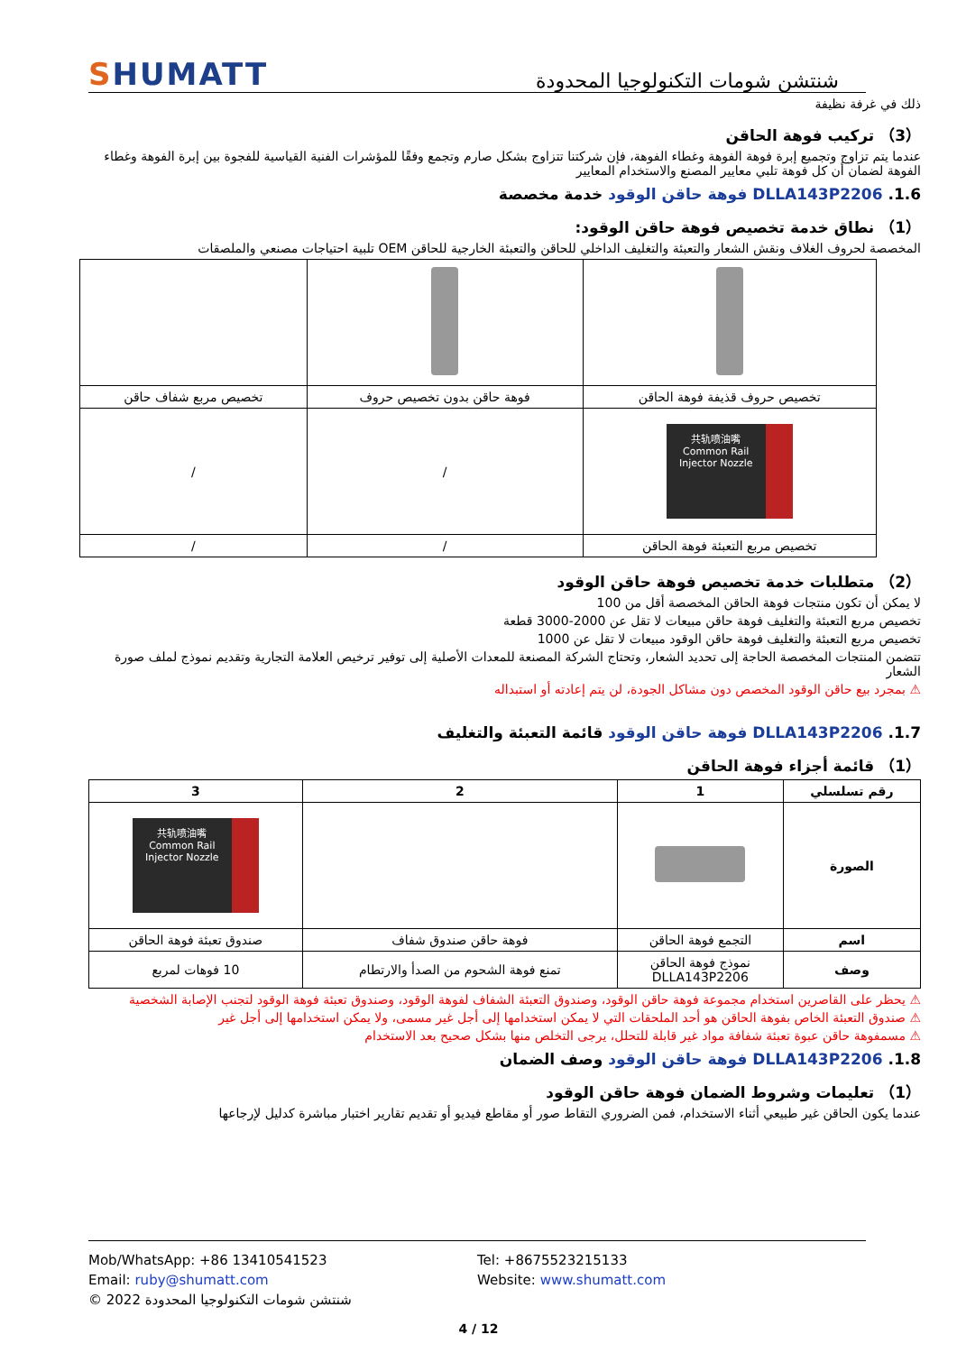SHUMATT
شنتشن شومات التكنولوجيا المحدودة
ذلك في غرفة نظيفة
（3） تركيب فوهة الحاقن
عندما يتم تزاوج وتجميع إبرة فوهة الفوهة وغطاء الفوهة، فإن شركتنا تتزاوج بشكل صارم وتجمع وفقًا للمؤشرات الفنية القياسية للفجوة بين إبرة الفوهة وغطاء الفوهة لضمان أن كل فوهة تلبي معايير المصنع والاستخدام المعايير
1.6. DLLA143P2206 فوهة حاقن الوقود خدمة مخصصة
（1） نطاق خدمة تخصيص فوهة حاقن الوقود:
المخصصة لحروف الغلاف ونقش الشعار والتعبئة والتغليف الداخلي للحاقن والتعبئة الخارجية للحاقن OEM تلبية احتياجات مصنعي والملصقات
| تخصيص حروف قذيفة فوهة الحاقن | فوهة حاقن بدون تخصيص حروف | تخصيص مربع شفاف حاقن |
| 共轨喷油嘴 Common Rail Injector Nozzle | / | / |
| تخصيص مربع التعبئة فوهة الحاقن | / | / |
（2） متطلبات خدمة تخصيص فوهة حاقن الوقود
لا يمكن أن تكون منتجات فوهة الحاقن المخصصة أقل من 100
تخصيص مربع التعبئة والتغليف فوهة حاقن مبيعات لا تقل عن 2000-3000 قطعة
تخصيص مربع التعبئة والتغليف فوهة حاقن الوقود مبيعات لا تقل عن 1000
تتضمن المنتجات المخصصة الحاجة إلى تحديد الشعار، وتحتاج الشركة المصنعة للمعدات الأصلية إلى توفير ترخيص العلامة التجارية وتقديم نموذج لملف صورة الشعار
⚠ بمجرد بيع حاقن الوقود المخصص دون مشاكل الجودة، لن يتم إعادته أو استبداله
1.7. DLLA143P2206 فوهة حاقن الوقود قائمة التعبئة والتغليف
（1） قائمة أجزاء فوهة الحاقن
| رقم تسلسلي | 1 | 2 | 3 |
| --- | --- | --- | --- |
| الصورة | | | 共轨喷油嘴 Common Rail Injector Nozzle |
| اسم | التجمع فوهة الحاقن | فوهة حاقن صندوق شفاف | صندوق تعبئة فوهة الحاقن |
| وصف | نموذج فوهة الحاقن DLLA143P2206 | تمنع فوهة الشحوم من الصدأ والارتطام | 10 فوهات لمربع |
⚠ يحظر على القاصرين استخدام مجموعة فوهة حاقن الوقود، وصندوق التعبئة الشفاف لفوهة الوقود، وصندوق تعبئة فوهة الوقود لتجنب الإصابة الشخصية
⚠ صندوق التعبئة الخاص بفوهة الحاقن هو أحد الملحقات التي لا يمكن استخدامها إلى أجل غير مسمى، ولا يمكن استخدامها إلى أجل غير
⚠ مسمفوهة حاقن عبوة تعبئة شفافة مواد غير قابلة للتحلل، يرجى التخلص منها بشكل صحيح بعد الاستخدام
1.8. DLLA143P2206 فوهة حاقن الوقود وصف الضمان
（1） تعليمات وشروط الضمان فوهة حاقن الوقود
عندما يكون الحاقن غير طبيعي أثناء الاستخدام، فمن الضروري التقاط صور أو مقاطع فيديو أو تقديم تقارير اختبار مباشرة كدليل لإرجاعها
Mob/WhatsApp: +86 13410541523
Tel: +8675523215133
Email: ruby@shumatt.com
Website: www.shumatt.com
© 2022 شنتشن شومات التكنولوجيا المحدودة
4 / 12